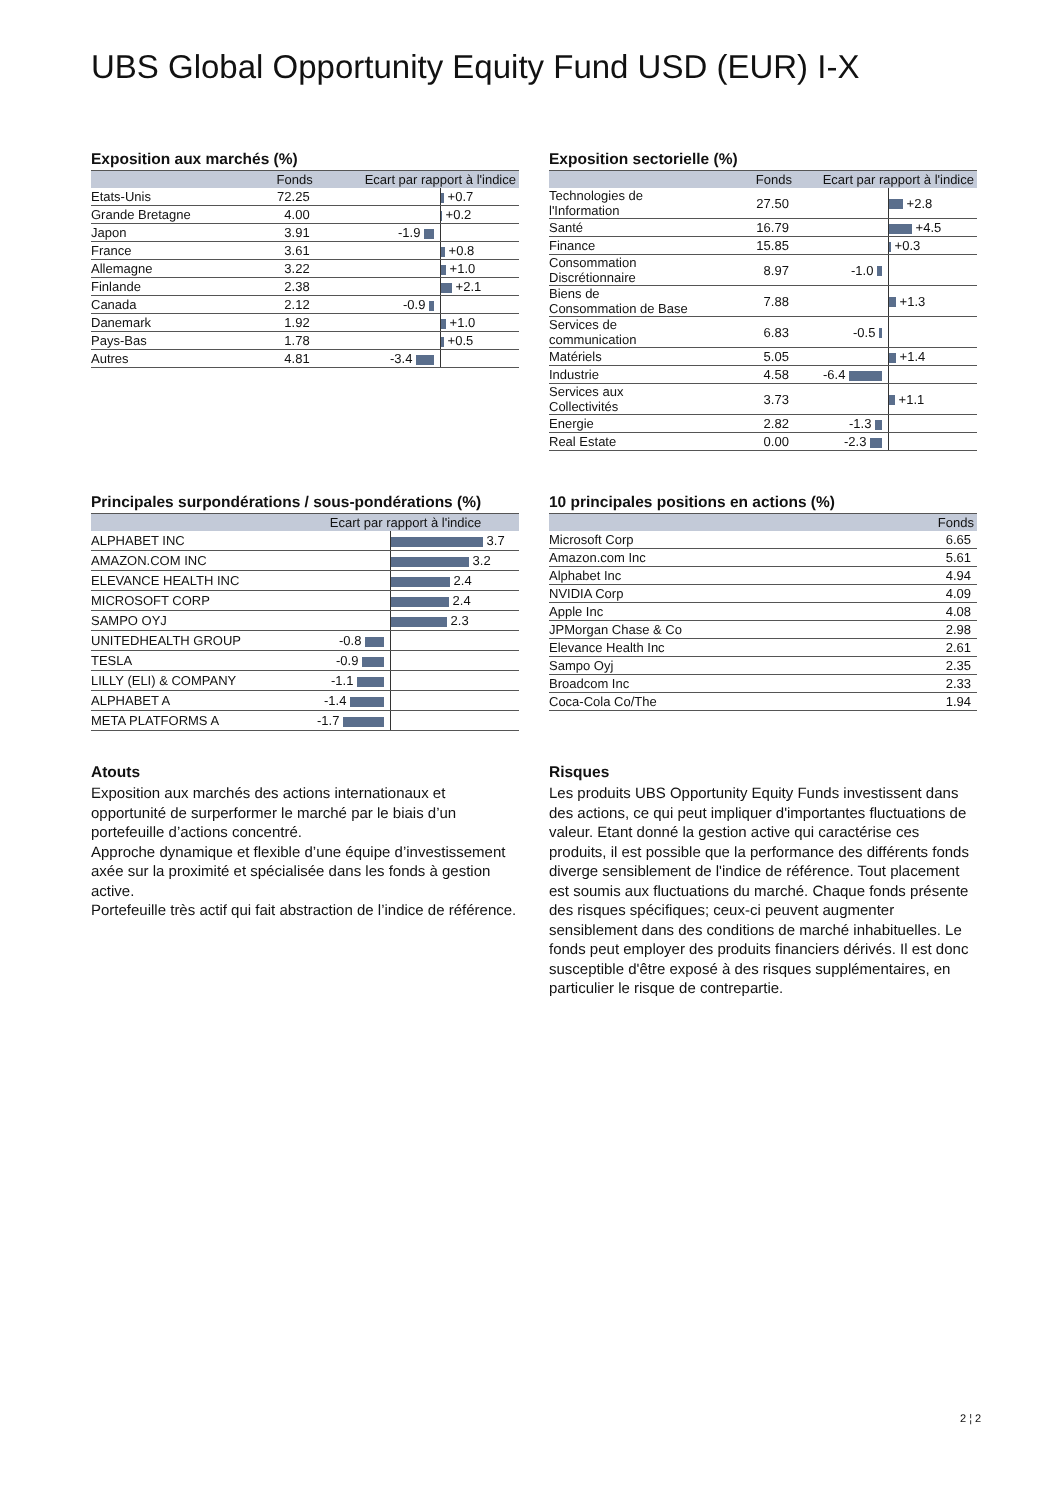UBS Global Opportunity Equity Fund USD (EUR) I-X
Exposition aux marchés (%)
| | Fonds | Ecart par rapport à l'indice | |
| --- | --- | --- | --- |
| Etats-Unis | 72.25 | | +0.7 |
| Grande Bretagne | 4.00 | | +0.2 |
| Japon | 3.91 | -1.9 | |
| France | 3.61 | | +0.8 |
| Allemagne | 3.22 | | +1.0 |
| Finlande | 2.38 | | +2.1 |
| Canada | 2.12 | -0.9 | |
| Danemark | 1.92 | | +1.0 |
| Pays-Bas | 1.78 | | +0.5 |
| Autres | 4.81 | -3.4 | |
Exposition sectorielle (%)
| | Fonds | Ecart par rapport à l'indice | |
| --- | --- | --- | --- |
| Technologies de l'Information | 27.50 | | +2.8 |
| Santé | 16.79 | | +4.5 |
| Finance | 15.85 | | +0.3 |
| Consommation Discrétionnaire | 8.97 | -1.0 | |
| Biens de Consommation de Base | 7.88 | | +1.3 |
| Services de communication | 6.83 | -0.5 | |
| Matériels | 5.05 | | +1.4 |
| Industrie | 4.58 | -6.4 | |
| Services aux Collectivités | 3.73 | | +1.1 |
| Energie | 2.82 | -1.3 | |
| Real Estate | 0.00 | -2.3 | |
Principales surpondérations / sous-pondérations (%)
| | Ecart par rapport à l'indice | |
| --- | --- | --- |
| ALPHABET INC | | 3.7 |
| AMAZON.COM INC | | 3.2 |
| ELEVANCE HEALTH INC | | 2.4 |
| MICROSOFT CORP | | 2.4 |
| SAMPO OYJ | | 2.3 |
| UNITEDHEALTH GROUP | -0.8 | |
| TESLA | -0.9 | |
| LILLY (ELI) & COMPANY | -1.1 | |
| ALPHABET A | -1.4 | |
| META PLATFORMS A | -1.7 | |
10 principales positions en actions (%)
| | Fonds |
| --- | --- |
| Microsoft Corp | 6.65 |
| Amazon.com Inc | 5.61 |
| Alphabet Inc | 4.94 |
| NVIDIA Corp | 4.09 |
| Apple Inc | 4.08 |
| JPMorgan Chase & Co | 2.98 |
| Elevance Health Inc | 2.61 |
| Sampo Oyj | 2.35 |
| Broadcom Inc | 2.33 |
| Coca-Cola Co/The | 1.94 |
Atouts
Exposition aux marchés des actions internationaux et opportunité de surperformer le marché par le biais d’un portefeuille d’actions concentré.
Approche dynamique et flexible d’une équipe d’investissement axée sur la proximité et spécialisée dans les fonds à gestion active.
Portefeuille très actif qui fait abstraction de l’indice de référence.
Risques
Les produits UBS Opportunity Equity Funds investissent dans des actions, ce qui peut impliquer d'importantes fluctuations de valeur. Etant donné la gestion active qui caractérise ces produits, il est possible que la performance des différents fonds diverge sensiblement de l'indice de référence. Tout placement est soumis aux fluctuations du marché. Chaque fonds présente des risques spécifiques; ceux-ci peuvent augmenter sensiblement dans des conditions de marché inhabituelles. Le fonds peut employer des produits financiers dérivés. Il est donc susceptible d'être exposé à des risques supplémentaires, en particulier le risque de contrepartie.
2 ¦ 2